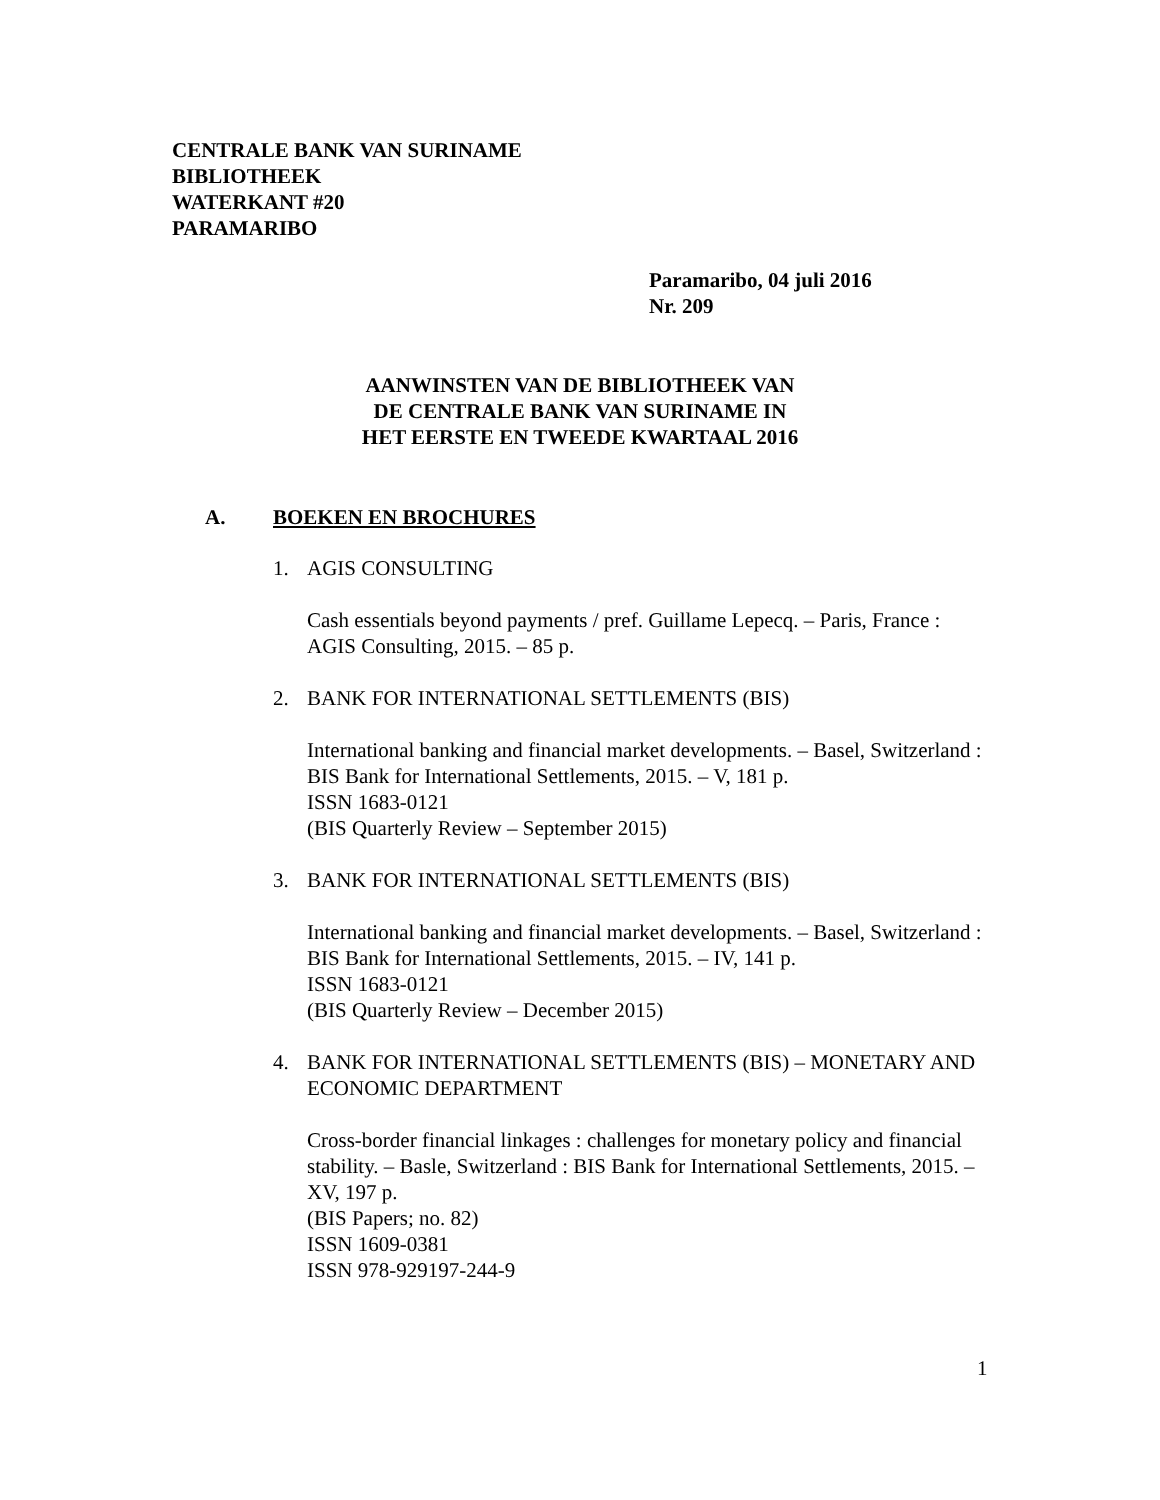CENTRALE BANK VAN SURINAME
BIBLIOTHEEK
WATERKANT #20
PARAMARIBO
Paramaribo, 04 juli 2016
Nr. 209
AANWINSTEN VAN DE BIBLIOTHEEK VAN
DE CENTRALE BANK VAN SURINAME IN
HET EERSTE EN TWEEDE KWARTAAL 2016
A. BOEKEN EN BROCHURES
1. AGIS CONSULTING
Cash essentials beyond payments / pref. Guillame Lepecq. – Paris, France : AGIS Consulting, 2015. – 85 p.
2. BANK FOR INTERNATIONAL SETTLEMENTS (BIS)
International banking and financial market developments. – Basel, Switzerland : BIS Bank for International Settlements, 2015. – V, 181 p.
ISSN 1683-0121
(BIS Quarterly Review – September 2015)
3. BANK FOR INTERNATIONAL SETTLEMENTS (BIS)
International banking and financial market developments. – Basel, Switzerland : BIS Bank for International Settlements, 2015. – IV, 141 p.
ISSN 1683-0121
(BIS Quarterly Review – December 2015)
4. BANK FOR INTERNATIONAL SETTLEMENTS (BIS) – MONETARY AND ECONOMIC DEPARTMENT
Cross-border financial linkages : challenges for monetary policy and financial stability. – Basle, Switzerland : BIS Bank for International Settlements, 2015. – XV, 197 p.
(BIS Papers; no. 82)
ISSN 1609-0381
ISSN 978-929197-244-9
1